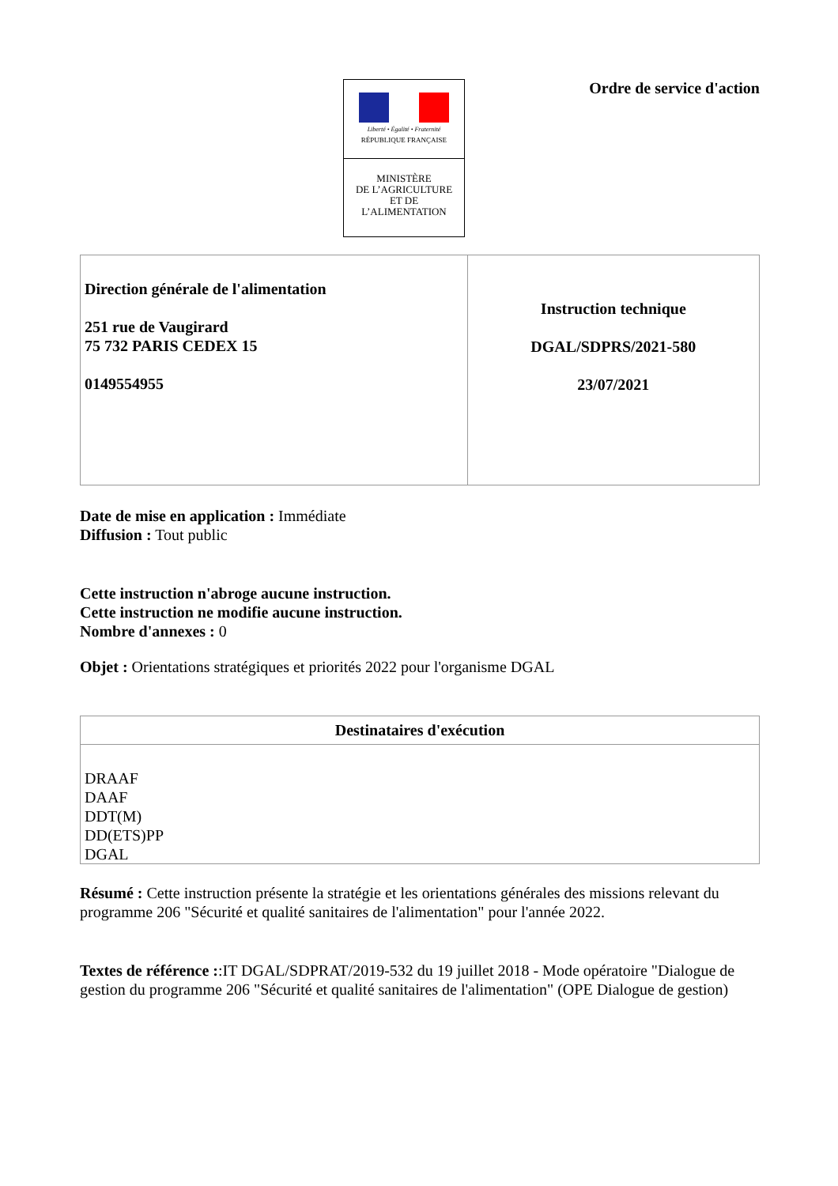Liberté • Égalité • Fraternité
RÉPUBLIQUE FRANÇAISE
MINISTÈRE
DE L’AGRICULTURE
ET DE
L’ALIMENTATION
Ordre de service d'action
| Direction générale de l'alimentation 251 rue de Vaugirard 75 732 PARIS CEDEX 15 0149554955 | Instruction technique DGAL/SDPRS/2021-580 23/07/2021 |
Date de mise en application : Immédiate
Diffusion : Tout public
Cette instruction n'abroge aucune instruction.
Cette instruction ne modifie aucune instruction.
Nombre d'annexes : 0
Objet : Orientations stratégiques et priorités 2022 pour l'organisme DGAL
| Destinataires d'exécution |
| --- |
| DRAAF DAAF DDT(M) DD(ETS)PP DGAL |
Résumé : Cette instruction présente la stratégie et les orientations générales des missions relevant du programme 206 "Sécurité et qualité sanitaires de l'alimentation" pour l'année 2022.
Textes de référence ::IT DGAL/SDPRAT/2019-532 du 19 juillet 2018 - Mode opératoire "Dialogue de gestion du programme 206 "Sécurité et qualité sanitaires de l'alimentation" (OPE Dialogue de gestion)